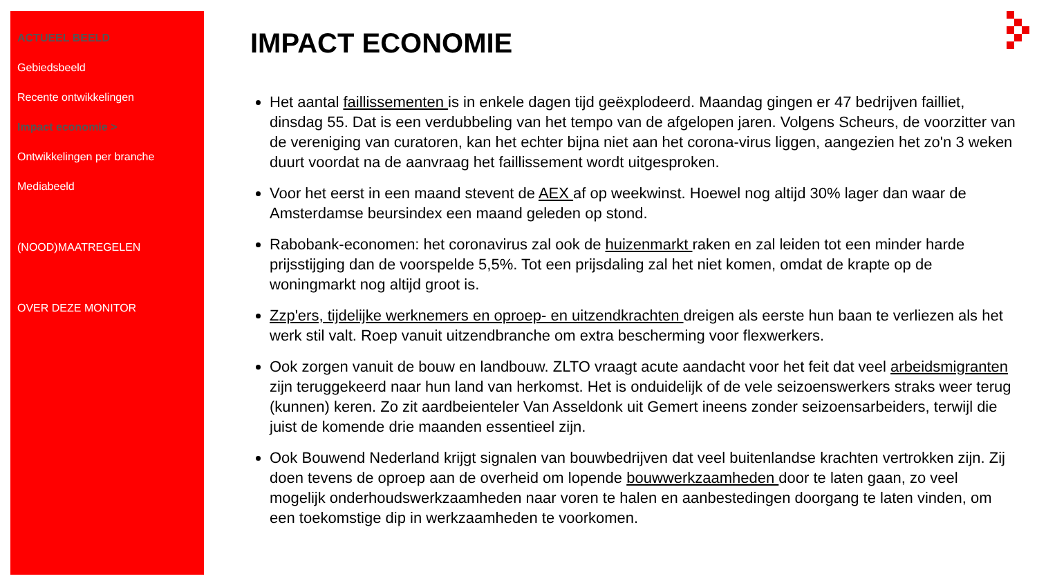ACTUEEL BEELD
Gebiedsbeeld
Recente ontwikkelingen
Impact economie >
Ontwikkelingen per branche
Mediabeeld
(NOOD)MAATREGELEN
OVER DEZE MONITOR
IMPACT ECONOMIE
Het aantal faillissementen is in enkele dagen tijd geëxplodeerd. Maandag gingen er 47 bedrijven failliet, dinsdag 55. Dat is een verdubbeling van het tempo van de afgelopen jaren. Volgens Scheurs, de voorzitter van de vereniging van curatoren, kan het echter bijna niet aan het corona-virus liggen, aangezien het zo'n 3 weken duurt voordat na de aanvraag het faillissement wordt uitgesproken.
Voor het eerst in een maand stevent de AEX af op weekwinst. Hoewel nog altijd 30% lager dan waar de Amsterdamse beursindex een maand geleden op stond.
Rabobank-economen: het coronavirus zal ook de huizenmarkt raken en zal leiden tot een minder harde prijsstijging dan de voorspelde 5,5%. Tot een prijsdaling zal het niet komen, omdat de krapte op de woningmarkt nog altijd groot is.
Zzp'ers, tijdelijke werknemers en oproep- en uitzendkrachten dreigen als eerste hun baan te verliezen als het werk stil valt. Roep vanuit uitzendbranche om extra bescherming voor flexwerkers.
Ook zorgen vanuit de bouw en landbouw. ZLTO vraagt acute aandacht voor het feit dat veel arbeidsmigranten zijn teruggekeerd naar hun land van herkomst. Het is onduidelijk of de vele seizoenswerkers straks weer terug (kunnen) keren. Zo zit aardbeienteler Van Asseldonk uit Gemert ineens zonder seizoensarbeiders, terwijl die juist de komende drie maanden essentieel zijn.
Ook Bouwend Nederland krijgt signalen van bouwbedrijven dat veel buitenlandse krachten vertrokken zijn. Zij doen tevens de oproep aan de overheid om lopende bouwwerkzaamheden door te laten gaan, zo veel mogelijk onderhoudswerkzaamheden naar voren te halen en aanbestedingen doorgang te laten vinden, om een toekomstige dip in werkzaamheden te voorkomen.